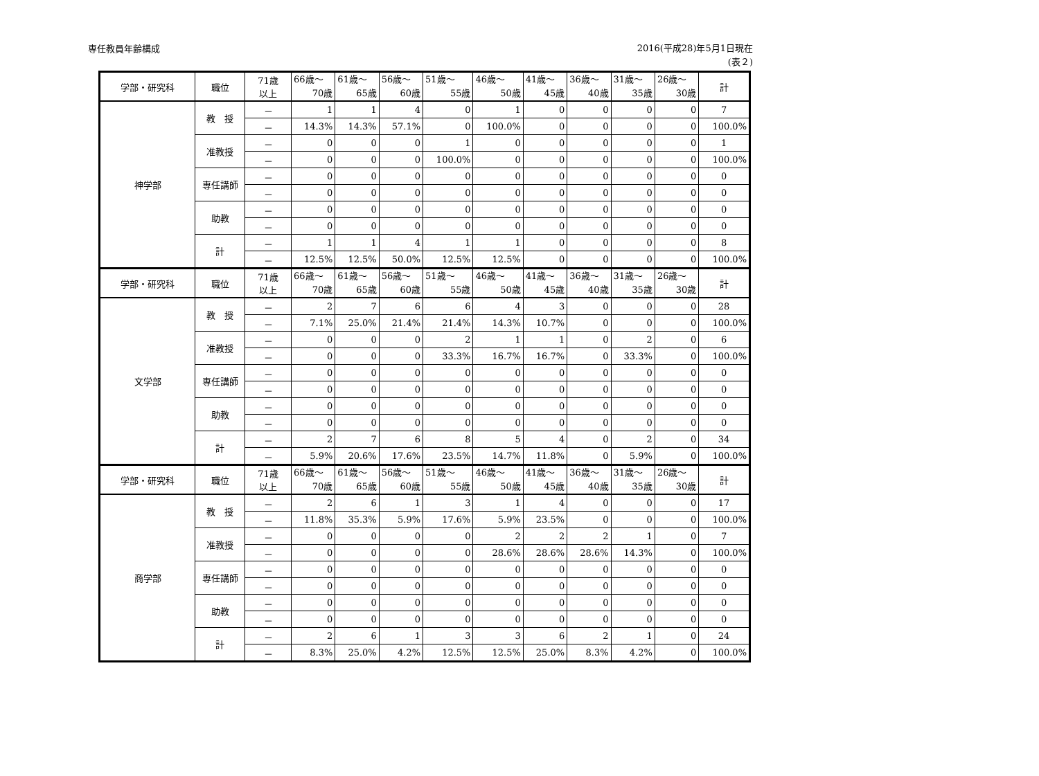専任教員年齢構成
2016(平成28)年5月1日現在
(表２)
| 学部・研究科 | 職位 | 71歳 以上 | 66歳～ 70歳 | 61歳～ 65歳 | 56歳～ 60歳 | 51歳～ 55歳 | 46歳～ 50歳 | 41歳～ 45歳 | 36歳～ 40歳 | 31歳～ 35歳 | 26歳～ 30歳 | 計 |
| 神学部 | 教 授 | － | 1 | 1 | 4 | 0 | 1 | 0 | 0 | 0 | 0 | 7 |
| | | － | 14.3% | 14.3% | 57.1% | 0 | 100.0% | 0 | 0 | 0 | 0 | 100.0% |
| | 准教授 | － | 0 | 0 | 0 | 1 | 0 | 0 | 0 | 0 | 0 | 1 |
| | | － | 0 | 0 | 0 | 100.0% | 0 | 0 | 0 | 0 | 0 | 100.0% |
| | 専任講師 | － | 0 | 0 | 0 | 0 | 0 | 0 | 0 | 0 | 0 | 0 |
| | | － | 0 | 0 | 0 | 0 | 0 | 0 | 0 | 0 | 0 | 0 |
| | 助教 | － | 0 | 0 | 0 | 0 | 0 | 0 | 0 | 0 | 0 | 0 |
| | | － | 0 | 0 | 0 | 0 | 0 | 0 | 0 | 0 | 0 | 0 |
| | 計 | － | 1 | 1 | 4 | 1 | 1 | 0 | 0 | 0 | 0 | 8 |
| | | － | 12.5% | 12.5% | 50.0% | 12.5% | 12.5% | 0 | 0 | 0 | 0 | 100.0% |
| 学部・研究科 | 職位 | 71歳 以上 | 66歳～ 70歳 | 61歳～ 65歳 | 56歳～ 60歳 | 51歳～ 55歳 | 46歳～ 50歳 | 41歳～ 45歳 | 36歳～ 40歳 | 31歳～ 35歳 | 26歳～ 30歳 | 計 |
| 文学部 | 教 授 | － | 2 | 7 | 6 | 6 | 4 | 3 | 0 | 0 | 0 | 28 |
| | | － | 7.1% | 25.0% | 21.4% | 21.4% | 14.3% | 10.7% | 0 | 0 | 0 | 100.0% |
| | 准教授 | － | 0 | 0 | 0 | 2 | 1 | 1 | 0 | 2 | 0 | 6 |
| | | － | 0 | 0 | 0 | 33.3% | 16.7% | 16.7% | 0 | 33.3% | 0 | 100.0% |
| | 専任講師 | － | 0 | 0 | 0 | 0 | 0 | 0 | 0 | 0 | 0 | 0 |
| | | － | 0 | 0 | 0 | 0 | 0 | 0 | 0 | 0 | 0 | 0 |
| | 助教 | － | 0 | 0 | 0 | 0 | 0 | 0 | 0 | 0 | 0 | 0 |
| | | － | 0 | 0 | 0 | 0 | 0 | 0 | 0 | 0 | 0 | 0 |
| | 計 | － | 2 | 7 | 6 | 8 | 5 | 4 | 0 | 2 | 0 | 34 |
| | | － | 5.9% | 20.6% | 17.6% | 23.5% | 14.7% | 11.8% | 0 | 5.9% | 0 | 100.0% |
| 学部・研究科 | 職位 | 71歳 以上 | 66歳～ 70歳 | 61歳～ 65歳 | 56歳～ 60歳 | 51歳～ 55歳 | 46歳～ 50歳 | 41歳～ 45歳 | 36歳～ 40歳 | 31歳～ 35歳 | 26歳～ 30歳 | 計 |
| 商学部 | 教 授 | － | 2 | 6 | 1 | 3 | 1 | 4 | 0 | 0 | 0 | 17 |
| | | － | 11.8% | 35.3% | 5.9% | 17.6% | 5.9% | 23.5% | 0 | 0 | 0 | 100.0% |
| | 准教授 | － | 0 | 0 | 0 | 0 | 2 | 2 | 2 | 1 | 0 | 7 |
| | | － | 0 | 0 | 0 | 0 | 28.6% | 28.6% | 28.6% | 14.3% | 0 | 100.0% |
| | 専任講師 | － | 0 | 0 | 0 | 0 | 0 | 0 | 0 | 0 | 0 | 0 |
| | | － | 0 | 0 | 0 | 0 | 0 | 0 | 0 | 0 | 0 | 0 |
| | 助教 | － | 0 | 0 | 0 | 0 | 0 | 0 | 0 | 0 | 0 | 0 |
| | | － | 0 | 0 | 0 | 0 | 0 | 0 | 0 | 0 | 0 | 0 |
| | 計 | － | 2 | 6 | 1 | 3 | 3 | 6 | 2 | 1 | 0 | 24 |
| | | － | 8.3% | 25.0% | 4.2% | 12.5% | 12.5% | 25.0% | 8.3% | 4.2% | 0 | 100.0% |